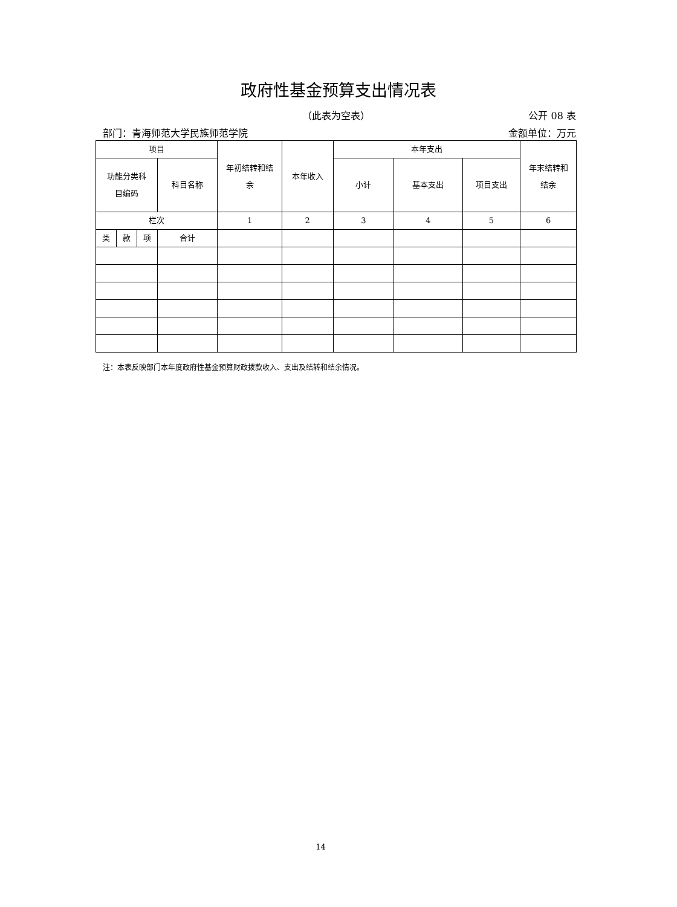政府性基金预算支出情况表
（此表为空表） 公开 08 表
部门：青海师范大学民族师范学院 金额单位：万元
| 项目 | | | | 年初结转和结 余 | 本年收入 | 本年支出 | | | 年末结转和 结余 |
| --- | --- | --- | --- | --- | --- | --- | --- | --- | --- |
| 功能分类科 目编码 | | | 科目名称 | | | 小计 | 基本支出 | 项目支出 | |
| 栏次 | | | | 1 | 2 | 3 | 4 | 5 | 6 |
| 类 | 款 | 项 | 合计 | | | | | | |
注：本表反映部门本年度政府性基金预算财政拨款收入、支出及结转和结余情况。
14